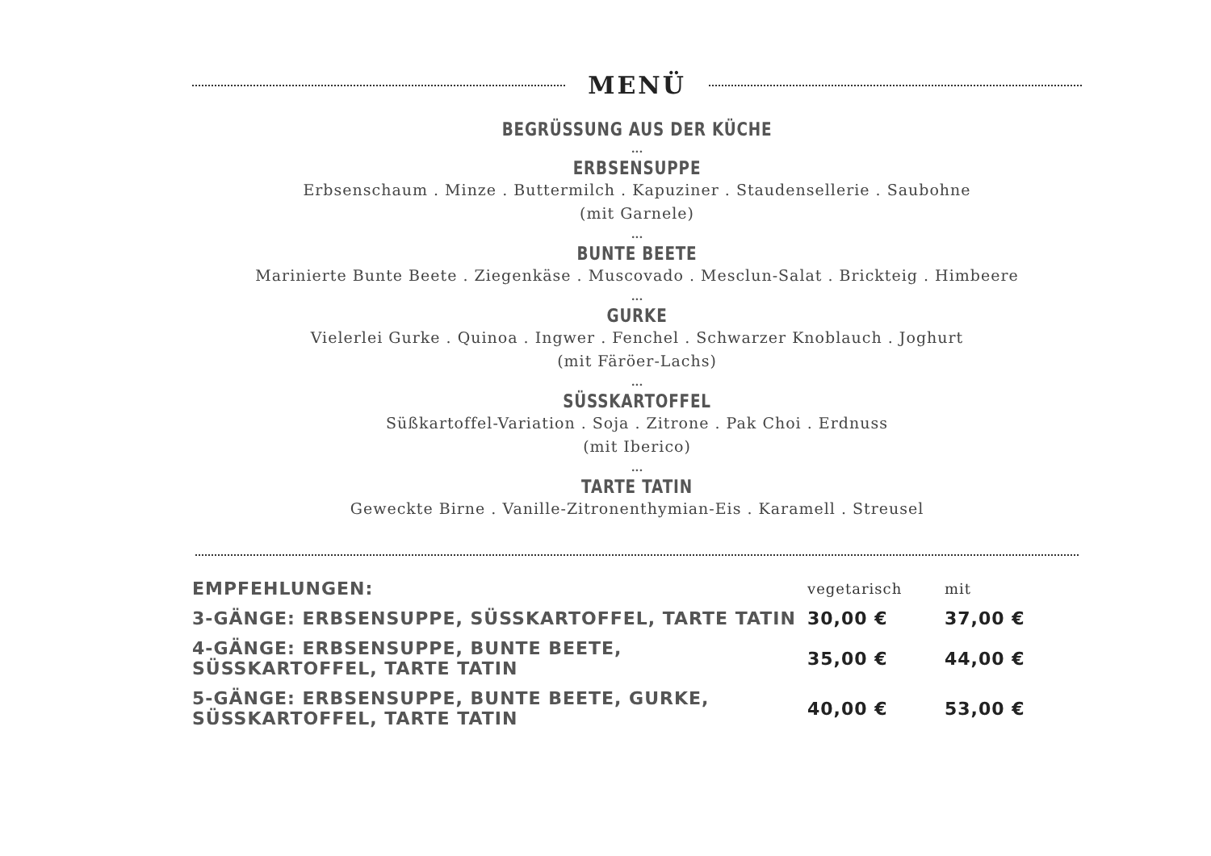MENÜ
BEGRÜSSUNG AUS DER KÜCHE
...
ERBSENSUPPE
Erbsenschaum . Minze . Buttermilch . Kapuziner . Staudensellerie . Saubohne
(mit Garnele)
...
BUNTE BEETE
Marinierte Bunte Beete . Ziegenkäse . Muscovado . Mesclun-Salat . Brickteig . Himbeere
...
GURKE
Vielerlei Gurke . Quinoa . Ingwer . Fenchel . Schwarzer Knoblauch . Joghurt
(mit Färöer-Lachs)
...
SÜSSKARTOFFEL
Süßkartoffel-Variation . Soja . Zitrone . Pak Choi . Erdnuss
(mit Iberico)
...
TARTE TATIN
Geweckte Birne . Vanille-Zitronenthymian-Eis . Karamell . Streusel
| EMPFEHLUNGEN: | vegetarisch | mit |
| 3-GÄNGE: ERBSENSUPPE, SÜSSKARTOFFEL, TARTE TATIN | 30,00 € | 37,00 € |
| 4-GÄNGE: ERBSENSUPPE, BUNTE BEETE, SÜSSKARTOFFEL, TARTE TATIN | 35,00 € | 44,00 € |
| 5-GÄNGE: ERBSENSUPPE, BUNTE BEETE, GURKE, SÜSSKARTOFFEL, TARTE TATIN | 40,00 € | 53,00 € |